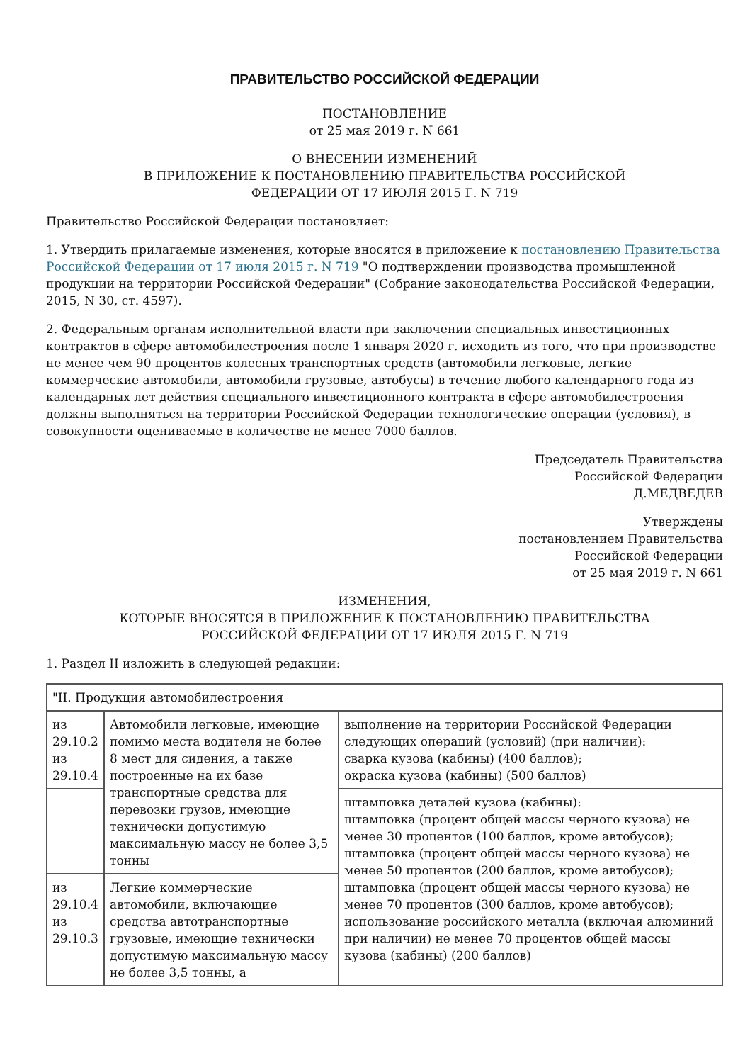ПРАВИТЕЛЬСТВО РОССИЙСКОЙ ФЕДЕРАЦИИ
ПОСТАНОВЛЕНИЕ
от 25 мая 2019 г. N 661
О ВНЕСЕНИИ ИЗМЕНЕНИЙ
В ПРИЛОЖЕНИЕ К ПОСТАНОВЛЕНИЮ ПРАВИТЕЛЬСТВА РОССИЙСКОЙ
ФЕДЕРАЦИИ ОТ 17 ИЮЛЯ 2015 Г. N 719
Правительство Российской Федерации постановляет:
1. Утвердить прилагаемые изменения, которые вносятся в приложение к постановлению Правительства Российской Федерации от 17 июля 2015 г. N 719 "О подтверждении производства промышленной продукции на территории Российской Федерации" (Собрание законодательства Российской Федерации, 2015, N 30, ст. 4597).
2. Федеральным органам исполнительной власти при заключении специальных инвестиционных контрактов в сфере автомобилестроения после 1 января 2020 г. исходить из того, что при производстве не менее чем 90 процентов колесных транспортных средств (автомобили легковые, легкие коммерческие автомобили, автомобили грузовые, автобусы) в течение любого календарного года из календарных лет действия специального инвестиционного контракта в сфере автомобилестроения должны выполняться на территории Российской Федерации технологические операции (условия), в совокупности оцениваемые в количестве не менее 7000 баллов.
Председатель Правительства
Российской Федерации
Д.МЕДВЕДЕВ
Утверждены
постановлением Правительства
Российской Федерации
от 25 мая 2019 г. N 661
ИЗМЕНЕНИЯ,
КОТОРЫЕ ВНОСЯТСЯ В ПРИЛОЖЕНИЕ К ПОСТАНОВЛЕНИЮ ПРАВИТЕЛЬСТВА
РОССИЙСКОЙ ФЕДЕРАЦИИ ОТ 17 ИЮЛЯ 2015 Г. N 719
1. Раздел II изложить в следующей редакции:
| "II. Продукция автомобилестроения | | |
| из 29.10.2 из 29.10.4 | Автомобили легковые, имеющие помимо места водителя не более 8 мест для сидения, а также построенные на их базе транспортные средства для перевозки грузов, имеющие технически допустимую максимальную массу не более 3,5 тонны | выполнение на территории Российской Федерации следующих операций (условий) (при наличии): сварка кузова (кабины) (400 баллов); окраска кузова (кабины) (500 баллов) |
| | | штамповка деталей кузова (кабины): штамповка (процент общей массы черного кузова) не менее 30 процентов (100 баллов, кроме автобусов); штамповка (процент общей массы черного кузова) не менее 50 процентов (200 баллов, кроме автобусов); штамповка (процент общей массы черного кузова) не менее 70 процентов (300 баллов, кроме автобусов); использование российского металла (включая алюминий при наличии) не менее 70 процентов общей массы кузова (кабины) (200 баллов) |
| из 29.10.4 из 29.10.3 | Легкие коммерческие автомобили, включающие средства автотранспортные грузовые, имеющие технически допустимую максимальную массу не более 3,5 тонны, а | |